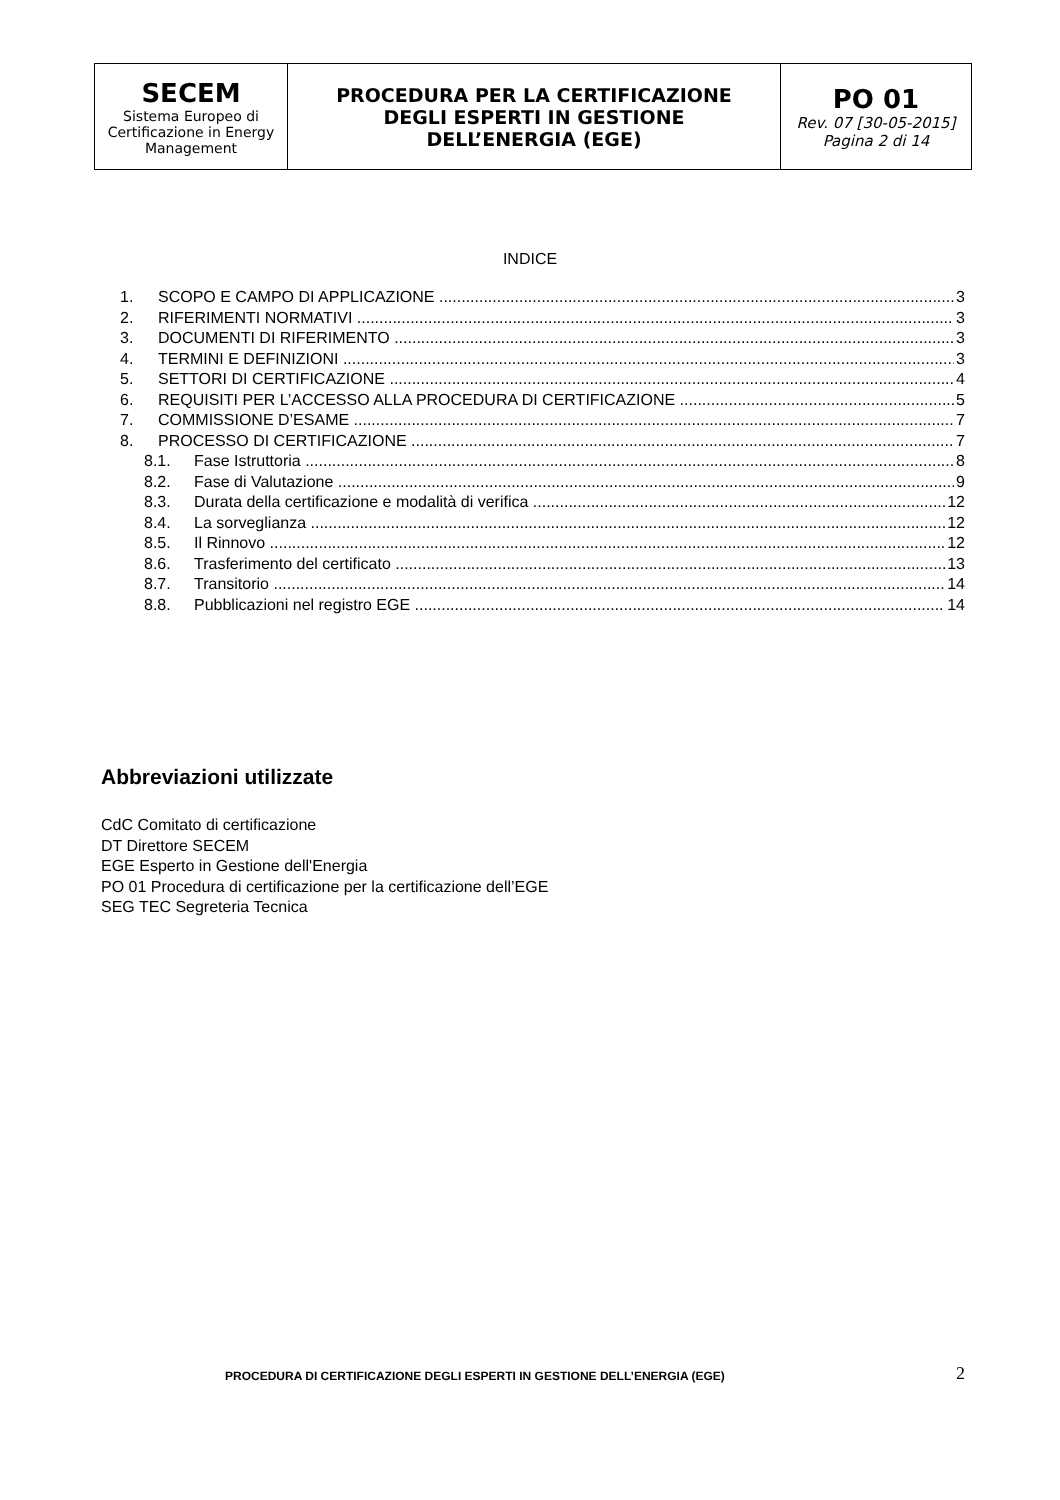| SECEM Sistema Europeo di Certificazione in Energy Management | PROCEDURA PER LA CERTIFICAZIONE DEGLI ESPERTI IN GESTIONE DELL’ENERGIA (EGE) | PO 01 Rev. 07 [30-05-2015] Pagina 2 di 14 |
INDICE
1. SCOPO E CAMPO DI APPLICAZIONE 3
2. RIFERIMENTI NORMATIVI 3
3. DOCUMENTI DI RIFERIMENTO 3
4. TERMINI E DEFINIZIONI 3
5. SETTORI DI CERTIFICAZIONE 4
6. REQUISITI PER L’ACCESSO ALLA PROCEDURA DI CERTIFICAZIONE 5
7. COMMISSIONE D’ESAME 7
8. PROCESSO DI CERTIFICAZIONE 7
8.1. Fase Istruttoria 8
8.2. Fase di Valutazione 9
8.3. Durata della certificazione e modalità di verifica 12
8.4. La sorveglianza 12
8.5. Il Rinnovo 12
8.6. Trasferimento del certificato 13
8.7. Transitorio 14
8.8. Pubblicazioni nel registro EGE 14
Abbreviazioni utilizzate
CdC Comitato di certificazione
DT Direttore SECEM
EGE Esperto in Gestione dell'Energia
PO 01 Procedura di certificazione per la certificazione dell’EGE
SEG TEC Segreteria Tecnica
PROCEDURA DI CERTIFICAZIONE DEGLI ESPERTI IN GESTIONE DELL’ENERGIA (EGE) 2